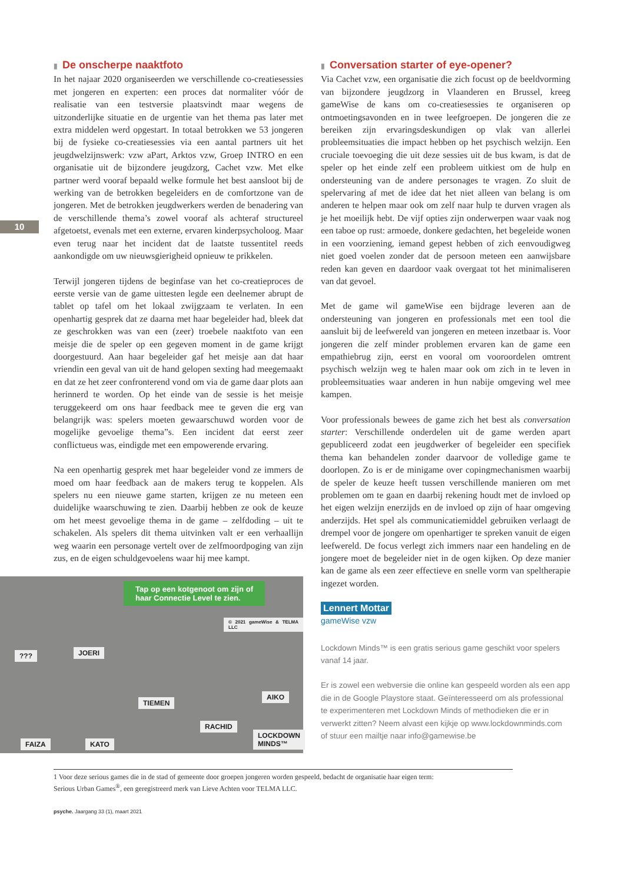10
▮ De onscherpe naaktfoto
In het najaar 2020 organiseerden we verschillende co-creatiesessies met jongeren en experten: een proces dat normaliter vóór de realisatie van een testversie plaatsvindt maar wegens de uitzonderlijke situatie en de urgentie van het thema pas later met extra middelen werd opgestart. In totaal betrokken we 53 jongeren bij de fysieke co-creatiesessies via een aantal partners uit het jeugdwelzijnswerk: vzw aPart, Arktos vzw, Groep INTRO en een organisatie uit de bijzondere jeugdzorg, Cachet vzw. Met elke partner werd vooraf bepaald welke formule het best aansloot bij de werking van de betrokken begeleiders en de comfortzone van de jongeren. Met de betrokken jeugdwerkers werden de benadering van de verschillende thema’s zowel vooraf als achteraf structureel afgetoetst, evenals met een externe, ervaren kinderpsycholoog. Maar even terug naar het incident dat de laatste tussentitel reeds aankondigde om uw nieuwsgierigheid opnieuw te prikkelen.
Terwijl jongeren tijdens de beginfase van het co-creatieproces de eerste versie van de game uittesten legde een deelnemer abrupt de tablet op tafel om het lokaal zwijgzaam te verlaten. In een openhartig gesprek dat ze daarna met haar begeleider had, bleek dat ze geschrokken was van een (zeer) troebele naaktfoto van een meisje die de speler op een gegeven moment in de game krijgt doorgestuurd. Aan haar begeleider gaf het meisje aan dat haar vriendin een geval van uit de hand gelopen sexting had meegemaakt en dat ze het zeer confronterend vond om via de game daar plots aan herinnerd te worden. Op het einde van de sessie is het meisje teruggekeerd om ons haar feedback mee te geven die erg van belangrijk was: spelers moeten gewaarschuwd worden voor de mogelijke gevoelige thema”s. Een incident dat eerst zeer conflictueus was, eindigde met een empowerende ervaring.
Na een openhartig gesprek met haar begeleider vond ze immers de moed om haar feedback aan de makers terug te koppelen. Als spelers nu een nieuwe game starten, krijgen ze nu meteen een duidelijke waarschuwing te zien. Daarbij hebben ze ook de keuze om het meest gevoelige thema in de game – zelfdoding – uit te schakelen. Als spelers dit thema uitvinken valt er een verhaallijn weg waarin een personage vertelt over de zelfmoordpoging van zijn zus, en de eigen schuldgevoelens waar hij mee kampt.
Tap op een kotgenoot om zijn of haar Connectie Level te zien.
??? JOERI
TIEMEN
AIKO
RACHID
FAIZA KATO
LOCKDOWN MINDS™
© 2021 gameWise & TELMA LLC
▮ Conversation starter of eye-opener?
Via Cachet vzw, een organisatie die zich focust op de beeldvorming van bijzondere jeugdzorg in Vlaanderen en Brussel, kreeg gameWise de kans om co-creatiesessies te organiseren op ontmoetingsavonden en in twee leefgroepen. De jongeren die ze bereiken zijn ervaringsdeskundigen op vlak van allerlei probleemsituaties die impact hebben op het psychisch welzijn. Een cruciale toevoeging die uit deze sessies uit de bus kwam, is dat de speler op het einde zelf een probleem uitkiest om de hulp en ondersteuning van de andere personages te vragen. Zo sluit de spelervaring af met de idee dat het niet alleen van belang is om anderen te helpen maar ook om zelf naar hulp te durven vragen als je het moeilijk hebt. De vijf opties zijn onderwerpen waar vaak nog een taboe op rust: armoede, donkere gedachten, het begeleide wonen in een voorziening, iemand gepest hebben of zich eenvoudigweg niet goed voelen zonder dat de persoon meteen een aanwijsbare reden kan geven en daardoor vaak overgaat tot het minimaliseren van dat gevoel.
Met de game wil gameWise een bijdrage leveren aan de ondersteuning van jongeren en professionals met een tool die aansluit bij de leefwereld van jongeren en meteen inzetbaar is. Voor jongeren die zelf minder problemen ervaren kan de game een empathiebrug zijn, eerst en vooral om vooroordelen omtrent psychisch welzijn weg te halen maar ook om zich in te leven in probleemsituaties waar anderen in hun nabije omgeving wel mee kampen.
Voor professionals bewees de game zich het best als conversation starter: Verschillende onderdelen uit de game werden apart gepubliceerd zodat een jeugdwerker of begeleider een specifiek thema kan behandelen zonder daarvoor de volledige game te doorlopen. Zo is er de minigame over copingmechanismen waarbij de speler de keuze heeft tussen verschillende manieren om met problemen om te gaan en daarbij rekening houdt met de invloed op het eigen welzijn enerzijds en de invloed op zijn of haar omgeving anderzijds. Het spel als communicatiemiddel gebruiken verlaagt de drempel voor de jongere om openhartiger te spreken vanuit de eigen leefwereld. De focus verlegt zich immers naar een handeling en de jongere moet de begeleider niet in de ogen kijken. Op deze manier kan de game als een zeer effectieve en snelle vorm van speltherapie ingezet worden.
Lennert Mottar
gameWise vzw
Lockdown Minds™ is een gratis serious game geschikt voor spelers vanaf 14 jaar.
Er is zowel een webversie die online kan gespeeld worden als een app die in de Google Playstore staat. Geïnteresseerd om als professional te experimenteren met Lockdown Minds of methodieken die er in verwerkt zitten? Neem alvast een kijkje op www.lockdownminds.com of stuur een mailtje naar info@gamewise.be
1 Voor deze serious games die in de stad of gemeente door groepen jongeren worden gespeeld, bedacht de organisatie haar eigen term:
Serious Urban Games<sup>®</sup>, een geregistreerd merk van Lieve Achten voor TELMA LLC.
psyche. Jaargang 33 (1), maart 2021